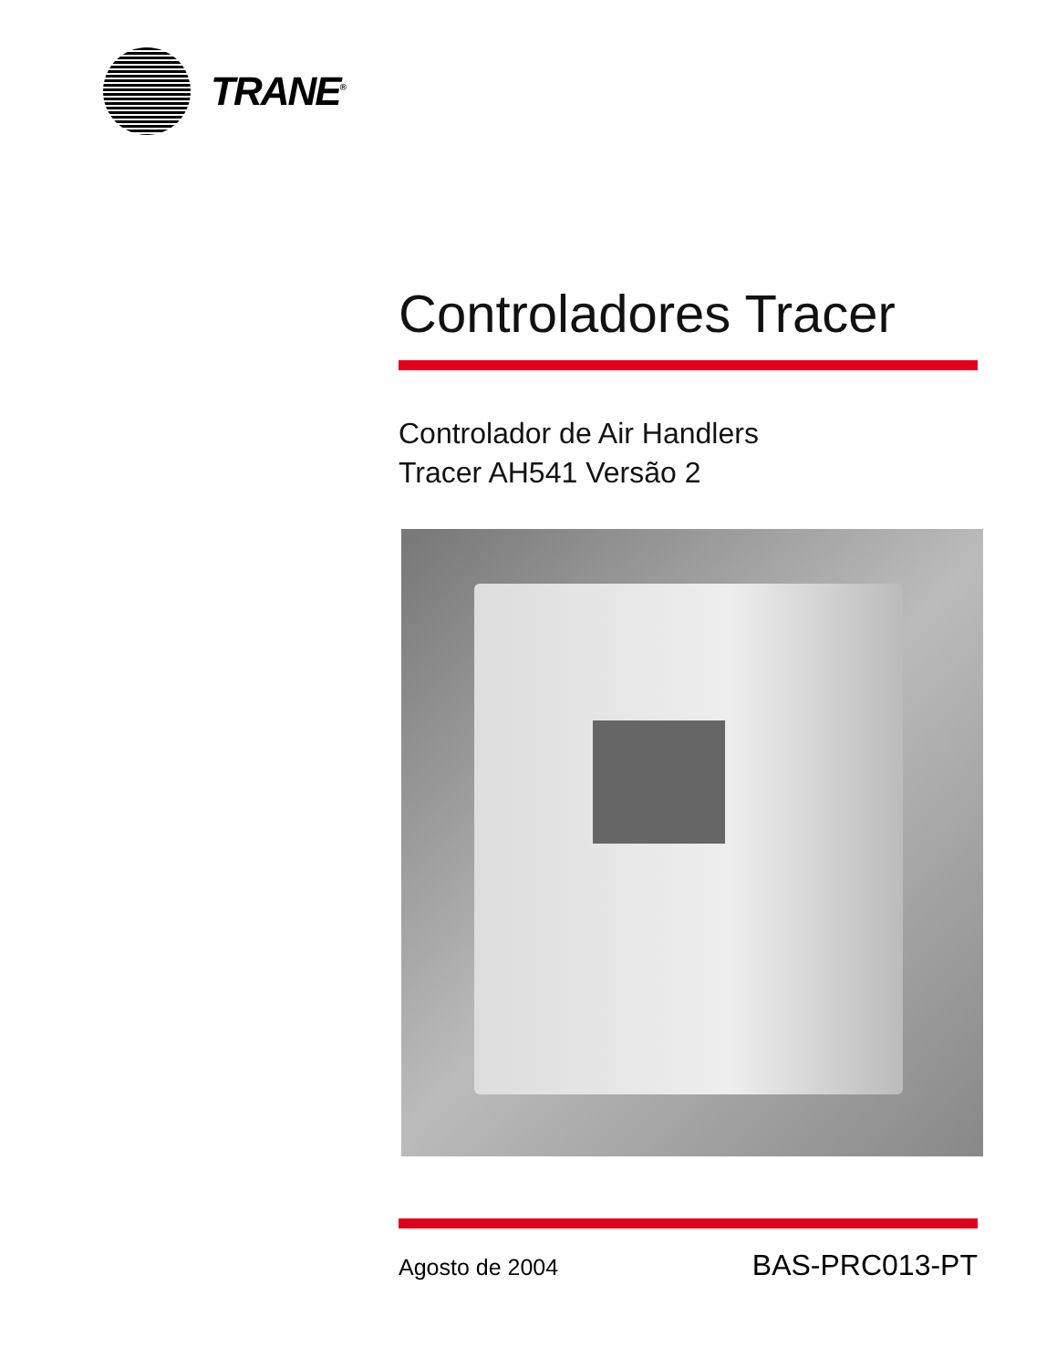TRANE<sup>®</sup>
Controladores Tracer
Controlador de Air Handlers
Tracer AH541 Versão 2
Agosto de 2004 BAS-PRC013-PT